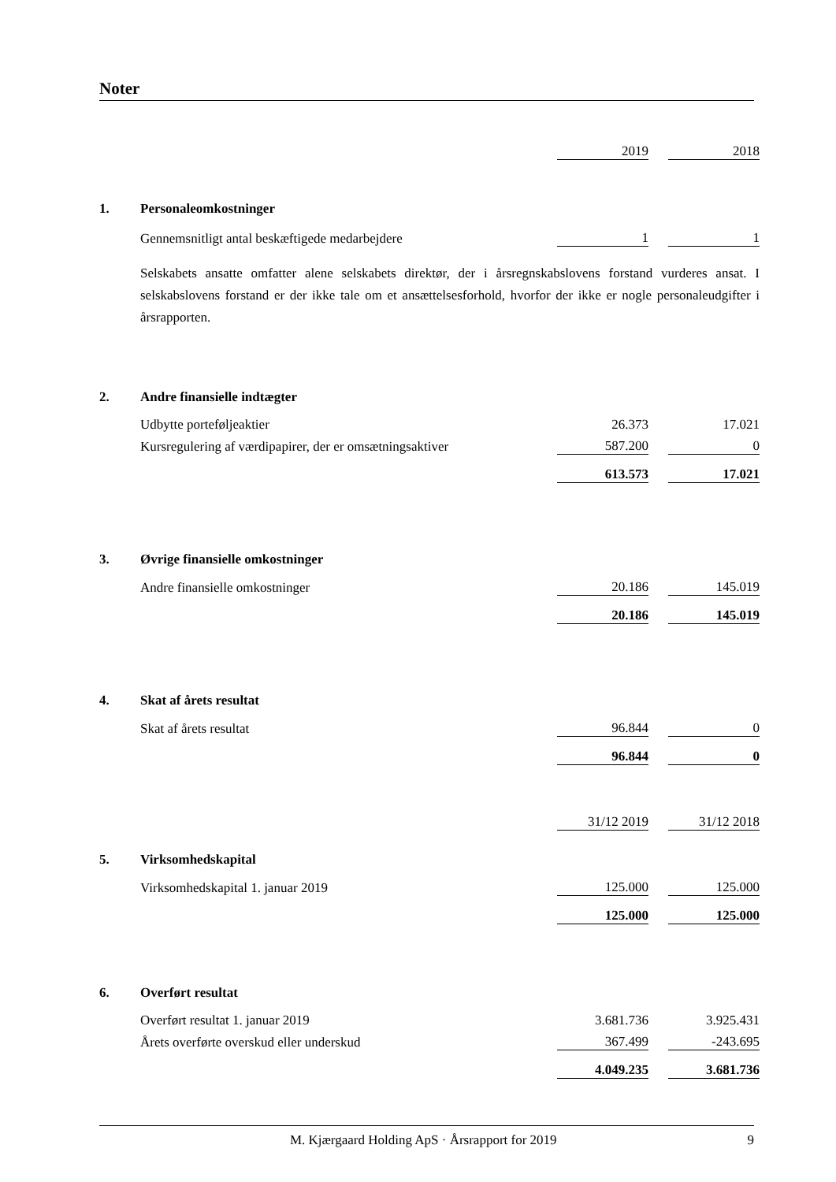Noter
| | | 2019 | | 2018 |
| 1. | Personaleomkostninger | | | |
| | Gennemsnitligt antal beskæftigede medarbejdere | 1 | | 1 |
| | Selskabets ansatte omfatter alene selskabets direktør, der i årsregnskabslovens forstand vurderes ansat. I selskabslovens forstand er der ikke tale om et ansættelsesforhold, hvorfor der ikke er nogle personaleudgifter i årsrapporten. | | | |
| 2. | Andre finansielle indtægter | | | |
| | Udbytte porteføljeaktier | 26.373 | | 17.021 |
| | Kursregulering af værdipapirer, der er omsætningsaktiver | 587.200 | | 0 |
| | | 613.573 | | 17.021 |
| 3. | Øvrige finansielle omkostninger | | | |
| | Andre finansielle omkostninger | 20.186 | | 145.019 |
| | | 20.186 | | 145.019 |
| 4. | Skat af årets resultat | | | |
| | Skat af årets resultat | 96.844 | | 0 |
| | | 96.844 | | 0 |
| | | 31/12 2019 | | 31/12 2018 |
| 5. | Virksomhedskapital | | | |
| | Virksomhedskapital 1. januar 2019 | 125.000 | | 125.000 |
| | | 125.000 | | 125.000 |
| 6. | Overført resultat | | | |
| | Overført resultat 1. januar 2019 | 3.681.736 | | 3.925.431 |
| | Årets overførte overskud eller underskud | 367.499 | | -243.695 |
| | | 4.049.235 | | 3.681.736 |
M. Kjærgaard Holding ApS · Årsrapport for 2019 9